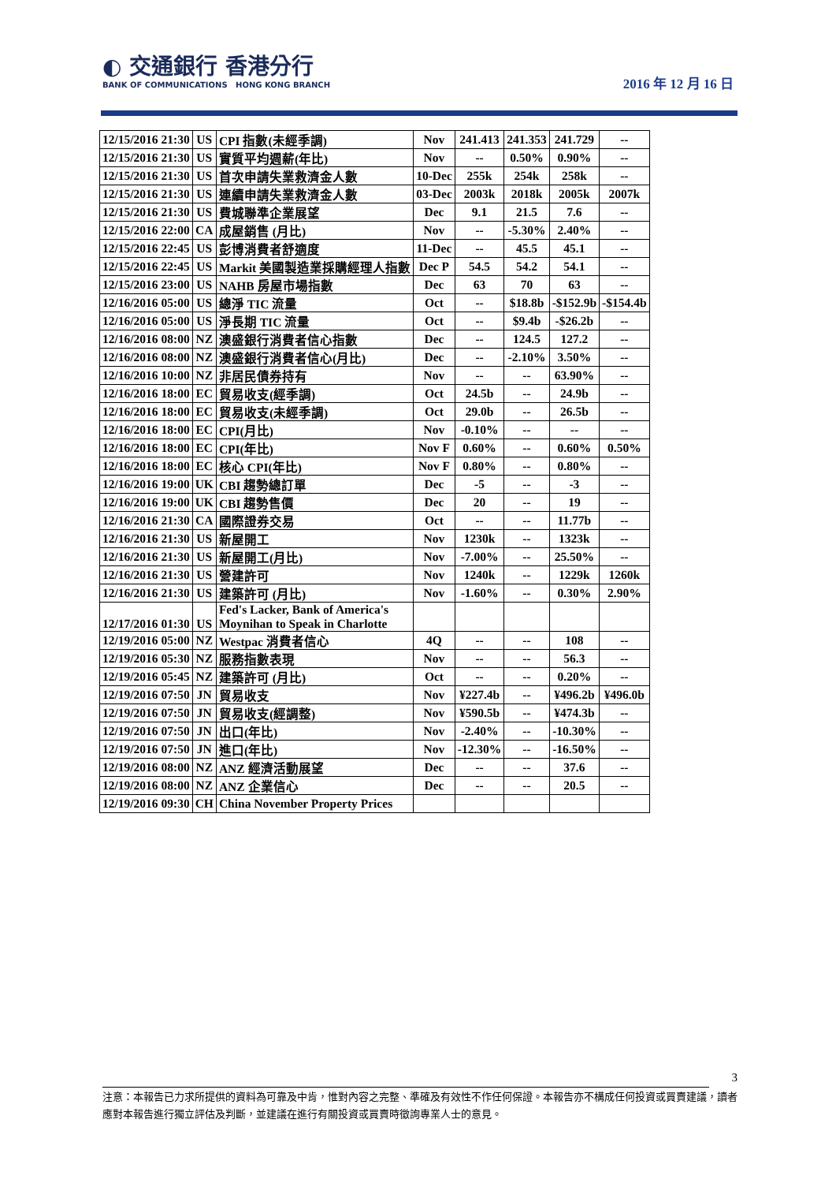◐ 交通銀行 香港分行
BANK OF COMMUNICATIONS HONG KONG BRANCH
2016 年 12 月 16 日
| 12/15/2016 21:30 | US | CPI 指數(未經季調) | Nov | 241.413 | 241.353 | 241.729 | -- |
| 12/15/2016 21:30 | US | 實質平均週薪(年比) | Nov | -- | 0.50% | 0.90% | -- |
| 12/15/2016 21:30 | US | 首次申請失業救濟金人數 | 10-Dec | 255k | 254k | 258k | -- |
| 12/15/2016 21:30 | US | 連續申請失業救濟金人數 | 03-Dec | 2003k | 2018k | 2005k | 2007k |
| 12/15/2016 21:30 | US | 費城聯準企業展望 | Dec | 9.1 | 21.5 | 7.6 | -- |
| 12/15/2016 22:00 | CA | 成屋銷售 (月比) | Nov | -- | -5.30% | 2.40% | -- |
| 12/15/2016 22:45 | US | 彭博消費者舒適度 | 11-Dec | -- | 45.5 | 45.1 | -- |
| 12/15/2016 22:45 | US | Markit 美國製造業採購經理人指數 | Dec P | 54.5 | 54.2 | 54.1 | -- |
| 12/15/2016 23:00 | US | NAHB 房屋市場指數 | Dec | 63 | 70 | 63 | -- |
| 12/16/2016 05:00 | US | 總淨 TIC 流量 | Oct | -- | $18.8b | -$152.9b | -$154.4b |
| 12/16/2016 05:00 | US | 淨長期 TIC 流量 | Oct | -- | $9.4b | -$26.2b | -- |
| 12/16/2016 08:00 | NZ | 澳盛銀行消費者信心指數 | Dec | -- | 124.5 | 127.2 | -- |
| 12/16/2016 08:00 | NZ | 澳盛銀行消費者信心(月比) | Dec | -- | -2.10% | 3.50% | -- |
| 12/16/2016 10:00 | NZ | 非居民債券持有 | Nov | -- | -- | 63.90% | -- |
| 12/16/2016 18:00 | EC | 貿易收支(經季調) | Oct | 24.5b | -- | 24.9b | -- |
| 12/16/2016 18:00 | EC | 貿易收支(未經季調) | Oct | 29.0b | -- | 26.5b | -- |
| 12/16/2016 18:00 | EC | CPI(月比) | Nov | -0.10% | -- | -- | -- |
| 12/16/2016 18:00 | EC | CPI(年比) | Nov F | 0.60% | -- | 0.60% | 0.50% |
| 12/16/2016 18:00 | EC | 核心 CPI(年比) | Nov F | 0.80% | -- | 0.80% | -- |
| 12/16/2016 19:00 | UK | CBI 趨勢總訂單 | Dec | -5 | -- | -3 | -- |
| 12/16/2016 19:00 | UK | CBI 趨勢售價 | Dec | 20 | -- | 19 | -- |
| 12/16/2016 21:30 | CA | 國際證券交易 | Oct | -- | -- | 11.77b | -- |
| 12/16/2016 21:30 | US | 新屋開工 | Nov | 1230k | -- | 1323k | -- |
| 12/16/2016 21:30 | US | 新屋開工(月比) | Nov | -7.00% | -- | 25.50% | -- |
| 12/16/2016 21:30 | US | 營建許可 | Nov | 1240k | -- | 1229k | 1260k |
| 12/16/2016 21:30 | US | 建築許可 (月比) | Nov | -1.60% | -- | 0.30% | 2.90% |
| 12/17/2016 01:30 | US | Fed's Lacker, Bank of America's Moynihan to Speak in Charlotte | | | | | |
| 12/19/2016 05:00 | NZ | Westpac 消費者信心 | 4Q | -- | -- | 108 | -- |
| 12/19/2016 05:30 | NZ | 服務指數表現 | Nov | -- | -- | 56.3 | -- |
| 12/19/2016 05:45 | NZ | 建築許可 (月比) | Oct | -- | -- | 0.20% | -- |
| 12/19/2016 07:50 | JN | 貿易收支 | Nov | ¥227.4b | -- | ¥496.2b | ¥496.0b |
| 12/19/2016 07:50 | JN | 貿易收支(經調整) | Nov | ¥590.5b | -- | ¥474.3b | -- |
| 12/19/2016 07:50 | JN | 出口(年比) | Nov | -2.40% | -- | -10.30% | -- |
| 12/19/2016 07:50 | JN | 進口(年比) | Nov | -12.30% | -- | -16.50% | -- |
| 12/19/2016 08:00 | NZ | ANZ 經濟活動展望 | Dec | -- | -- | 37.6 | -- |
| 12/19/2016 08:00 | NZ | ANZ 企業信心 | Dec | -- | -- | 20.5 | -- |
| 12/19/2016 09:30 | CH | China November Property Prices | | | | | |
3
注意：本報告已力求所提供的資料為可靠及中肯，惟對內容之完整、準確及有效性不作任何保證。本報告亦不構成任何投資或買賣建議，讀者應對本報告進行獨立評估及判斷，並建議在進行有關投資或買賣時徵詢專業人士的意見。